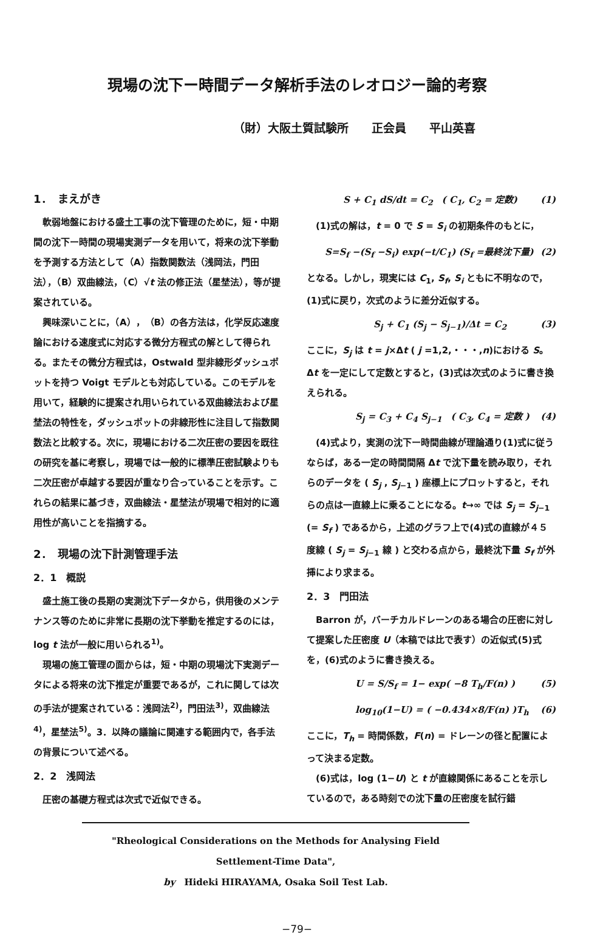現場の沈下ー時間データ解析手法のレオロジー論的考察
（財）大阪土質試験所　　正会員　　平山英喜
1．　まえがき
軟弱地盤における盛土工事の沈下管理のために，短・中期間の沈下ー時間の現場実測データを用いて，将来の沈下挙動を予測する方法として（A）指数関数法（浅岡法，門田法），（B）双曲線法，（C）√t 法の修正法（星埜法），等が提案されている。
興味深いことに，（A），（B）の各方法は，化学反応速度論における速度式に対応する微分方程式の解として得られる。またその微分方程式は，Ostwald 型非線形ダッシュポットを持つ Voigt モデルとも対応している。このモデルを用いて，経験的に提案され用いられている双曲線法および星埜法の特性を，ダッシュポットの非線形性に注目して指数関数法と比較する。次に，現場における二次圧密の要因を既往の研究を基に考察し，現場では一般的に標準圧密試験よりも二次圧密が卓越する要因が重なり合っていることを示す。これらの結果に基づき，双曲線法・星埜法が現場で相対的に適用性が高いことを指摘する。
2．　現場の沈下計測管理手法
2．1　概説
盛土施工後の長期の実測沈下データから，供用後のメンテナンス等のために非常に長期の沈下挙動を推定するのには，log t 法が一般に用いられる<sup>1)</sup>。
現場の施工管理の面からは，短・中期の現場沈下実測データによる将来の沈下推定が重要であるが，これに関しては次の手法が提案されている：浅岡法<sup>2)</sup>，門田法<sup>3)</sup>，双曲線法<sup>4)</sup>，星埜法<sup>5)</sup>。3．以降の議論に関連する範囲内で，各手法の背景について述べる。
2．2　浅岡法
圧密の基礎方程式は次式で近似できる。
S + C<sub>1</sub> dS/dt = C<sub>2</sub>　( C<sub>1</sub>, C<sub>2</sub> = 定数) (1)
(1)式の解は，t = 0 で S = S<sub>i</sub> の初期条件のもとに，
S=S<sub>f</sub> −(S<sub>f</sub> −S<sub>i</sub>) exp(−t/C<sub>1</sub>) (S<sub>f</sub> =最終沈下量) (2)
となる。しかし，現実には C<sub>1</sub>, S<sub>f</sub>, S<sub>i</sub> ともに不明なので，(1)式に戻り，次式のように差分近似する。
S<sub>j</sub> + C<sub>1</sub> (S<sub>j</sub> − S<sub>j−1</sub>)/Δt = C<sub>2</sub> (3)
ここに，S<sub>j</sub> は t = j×Δt ( j =1,2,・・・,n)における S。Δt を一定にして定数とすると，(3)式は次式のように書き換えられる。
S<sub>j</sub> = C<sub>3</sub> + C<sub>4</sub> S<sub>j−1</sub>　( C<sub>3</sub>, C<sub>4</sub> = 定数 ) (4)
(4)式より，実測の沈下ー時間曲線が理論通り(1)式に従うならば，ある一定の時間間隔 Δt で沈下量を読み取り，それらのデータを ( S<sub>j</sub> , S<sub>j−1</sub> ) 座標上にプロットすると，それらの点は一直線上に乗ることになる。t→∞ では S<sub>j</sub> = S<sub>j−1</sub> (= S<sub>f</sub> ) であるから，上述のグラフ上で(4)式の直線が４５度線 ( S<sub>j</sub> = S<sub>j−1</sub> 線 ) と交わる点から，最終沈下量 S<sub>f</sub> が外挿により求まる。
2．3　門田法
Barron が，バーチカルドレーンのある場合の圧密に対して提案した圧密度 U（本稿では比で表す）の近似式(5)式を，(6)式のように書き換える。
U = S/S<sub>f</sub> = 1− exp( −8 T<sub>h</sub>/F(n) ) (5)
log<sub>10</sub>(1−U) = ( −0.434×8/F(n) )T<sub>h</sub> (6)
ここに，T<sub>h</sub> = 時間係数，F(n) = ドレーンの径と配置によって決まる定数。
(6)式は，log (1−U) と t が直線関係にあることを示しているので，ある時刻での沈下量の圧密度を試行錯
"Rheological Considerations on the Methods for Analysing Field Settlement-Time Data",
by　Hideki HIRAYAMA, Osaka Soil Test Lab.
−79−